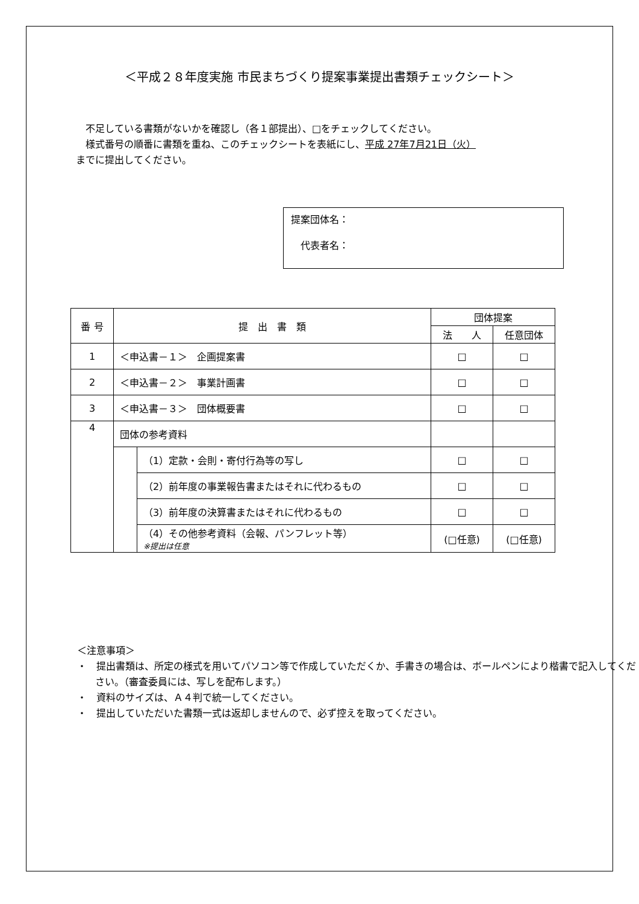＜平成２８年度実施 市民まちづくり提案事業提出書類チェックシート＞
　不足している書類がないかを確認し（各１部提出）、□をチェックしてください。
　様式番号の順番に書類を重ね、このチェックシートを表紙にし、平成 27年7月21日（火）
までに提出してください。
提案団体名：
　代表者名：
| 番 号 | 提 出 書 類 | | 団体提案 | |
| --- | --- | --- | --- | --- |
| | | | 法 人 | 任意団体 |
| 1 | ＜申込書－１＞ 企画提案書 | | □ | □ |
| 2 | ＜申込書－２＞ 事業計画書 | | □ | □ |
| 3 | ＜申込書－３＞ 団体概要書 | | □ | □ |
| 4 | 団体の参考資料 | | | |
| | | （1）定款・会則・寄付行為等の写し | □ | □ |
| | | （2）前年度の事業報告書またはそれに代わるもの | □ | □ |
| | | （3）前年度の決算書またはそれに代わるもの | □ | □ |
| | | （4）その他参考資料（会報、パンフレット等） ※提出は任意 | (□任意) | (□任意) |
＜注意事項＞
・　提出書類は、所定の様式を用いてパソコン等で作成していただくか、手書きの場合は、ボールペンにより楷書で記入してください。（審査委員には、写しを配布します。）
・　資料のサイズは、Ａ４判で統一してください。
・　提出していただいた書類一式は返却しませんので、必ず控えを取ってください。